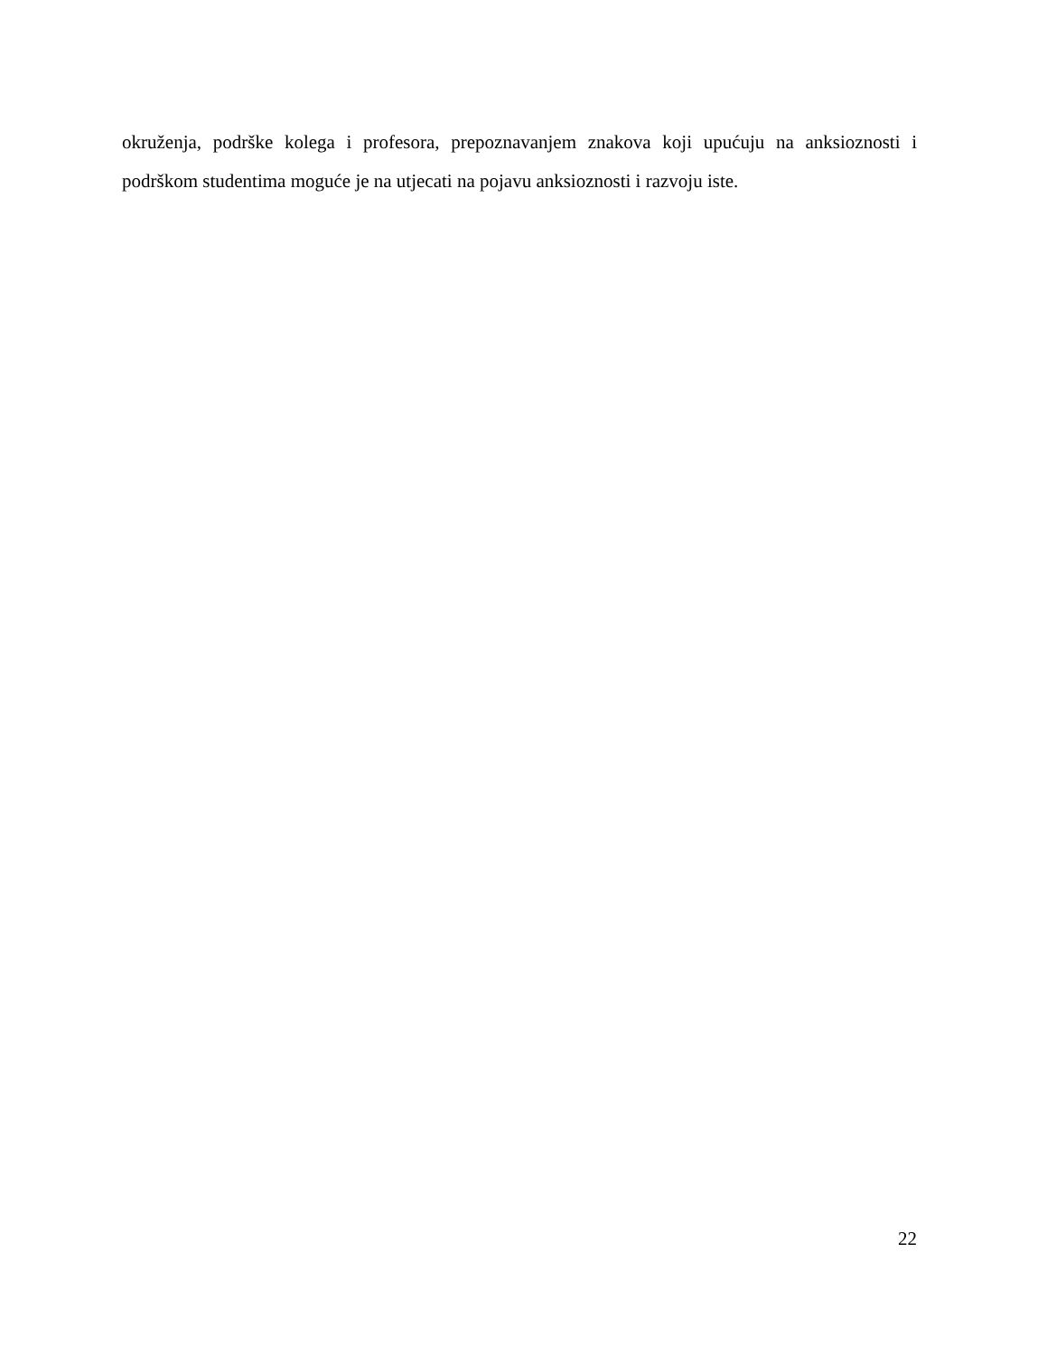okruženja, podrške kolega i profesora, prepoznavanjem znakova koji upućuju na anksioznosti i podrškom studentima moguće je na utjecati na pojavu anksioznosti i razvoju iste.
22